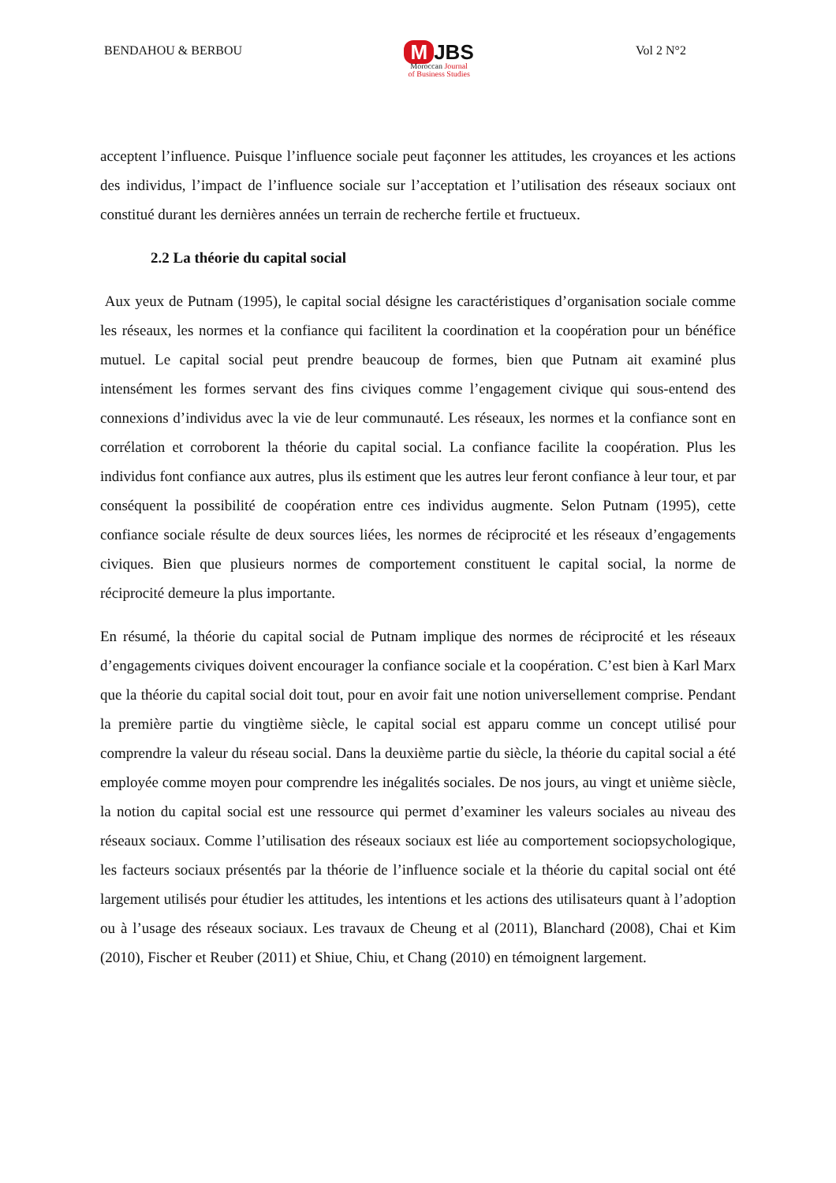BENDAHOU & BERBOU
M JBS
Moroccan Journal
of Business Studies
Vol 2 N°2
acceptent l’influence. Puisque l’influence sociale peut façonner les attitudes, les croyances et les actions des individus, l’impact de l’influence sociale sur l’acceptation et l’utilisation des réseaux sociaux ont constitué durant les dernières années un terrain de recherche fertile et fructueux.
2.2 La théorie du capital social
Aux yeux de Putnam (1995), le capital social désigne les caractéristiques d’organisation sociale comme les réseaux, les normes et la confiance qui facilitent la coordination et la coopération pour un bénéfice mutuel. Le capital social peut prendre beaucoup de formes, bien que Putnam ait examiné plus intensément les formes servant des fins civiques comme l’engagement civique qui sous-entend des connexions d’individus avec la vie de leur communauté. Les réseaux, les normes et la confiance sont en corrélation et corroborent la théorie du capital social. La confiance facilite la coopération. Plus les individus font confiance aux autres, plus ils estiment que les autres leur feront confiance à leur tour, et par conséquent la possibilité de coopération entre ces individus augmente. Selon Putnam (1995), cette confiance sociale résulte de deux sources liées, les normes de réciprocité et les réseaux d’engagements civiques. Bien que plusieurs normes de comportement constituent le capital social, la norme de réciprocité demeure la plus importante.
En résumé, la théorie du capital social de Putnam implique des normes de réciprocité et les réseaux d’engagements civiques doivent encourager la confiance sociale et la coopération. C’est bien à Karl Marx que la théorie du capital social doit tout, pour en avoir fait une notion universellement comprise. Pendant la première partie du vingtième siècle, le capital social est apparu comme un concept utilisé pour comprendre la valeur du réseau social. Dans la deuxième partie du siècle, la théorie du capital social a été employée comme moyen pour comprendre les inégalités sociales. De nos jours, au vingt et unième siècle, la notion du capital social est une ressource qui permet d’examiner les valeurs sociales au niveau des réseaux sociaux. Comme l’utilisation des réseaux sociaux est liée au comportement sociopsychologique, les facteurs sociaux présentés par la théorie de l’influence sociale et la théorie du capital social ont été largement utilisés pour étudier les attitudes, les intentions et les actions des utilisateurs quant à l’adoption ou à l’usage des réseaux sociaux. Les travaux de Cheung et al (2011), Blanchard (2008), Chai et Kim (2010), Fischer et Reuber (2011) et Shiue, Chiu, et Chang (2010) en témoignent largement.